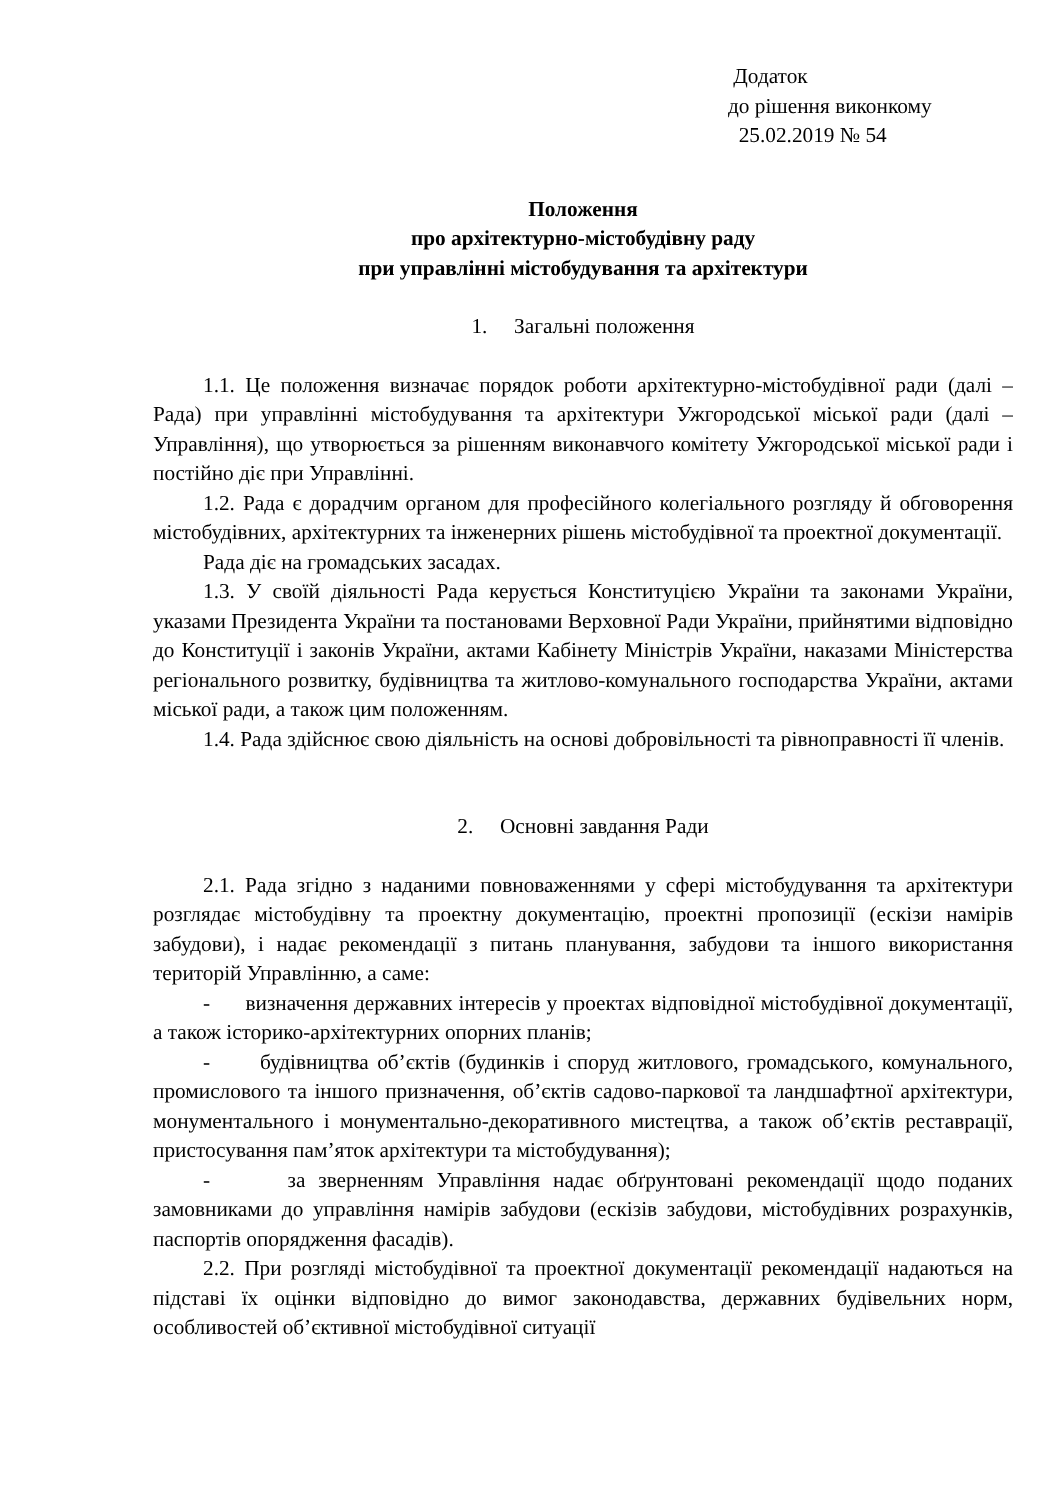Додаток
до рішення виконкому
25.02.2019 № 54
Положення
про архітектурно-містобудівну раду
при управлінні містобудування та архітектури
1. Загальні положення
1.1. Це положення визначає порядок роботи архітектурно-містобудівної ради (далі – Рада) при управлінні містобудування та архітектури Ужгородської міської ради (далі – Управління), що утворюється за рішенням виконавчого комітету Ужгородської міської ради і постійно діє при Управлінні.
1.2. Рада є дорадчим органом для професійного колегіального розгляду й обговорення містобудівних, архітектурних та інженерних рішень містобудівної та проектної документації.
Рада діє на громадських засадах.
1.3. У своїй діяльності Рада керується Конституцією України та законами України, указами Президента України та постановами Верховної Ради України, прийнятими відповідно до Конституції і законів України, актами Кабінету Міністрів України, наказами Міністерства регіонального розвитку, будівництва та житлово-комунального господарства України, актами міської ради, а також цим положенням.
1.4. Рада здійснює свою діяльність на основі добровільності та рівноправності її членів.
2. Основні завдання Ради
2.1. Рада згідно з наданими повноваженнями у сфері містобудування та архітектури розглядає містобудівну та проектну документацію, проектні пропозиції (ескізи намірів забудови), і надає рекомендації з питань планування, забудови та іншого використання територій Управлінню, а саме:
- визначення державних інтересів у проектах відповідної містобудівної документації, а також історико-архітектурних опорних планів;
- будівництва об’єктів (будинків і споруд житлового, громадського, комунального, промислового та іншого призначення, об’єктів садово-паркової та ландшафтної архітектури, монументального і монументально-декоративного мистецтва, а також об’єктів реставрації, пристосування пам’яток архітектури та містобудування);
- за зверненням Управління надає обґрунтовані рекомендації щодо поданих замовниками до управління намірів забудови (ескізів забудови, містобудівних розрахунків, паспортів опорядження фасадів).
2.2. При розгляді містобудівної та проектної документації рекомендації надаються на підставі їх оцінки відповідно до вимог законодавства, державних будівельних норм, особливостей об’єктивної містобудівної ситуації